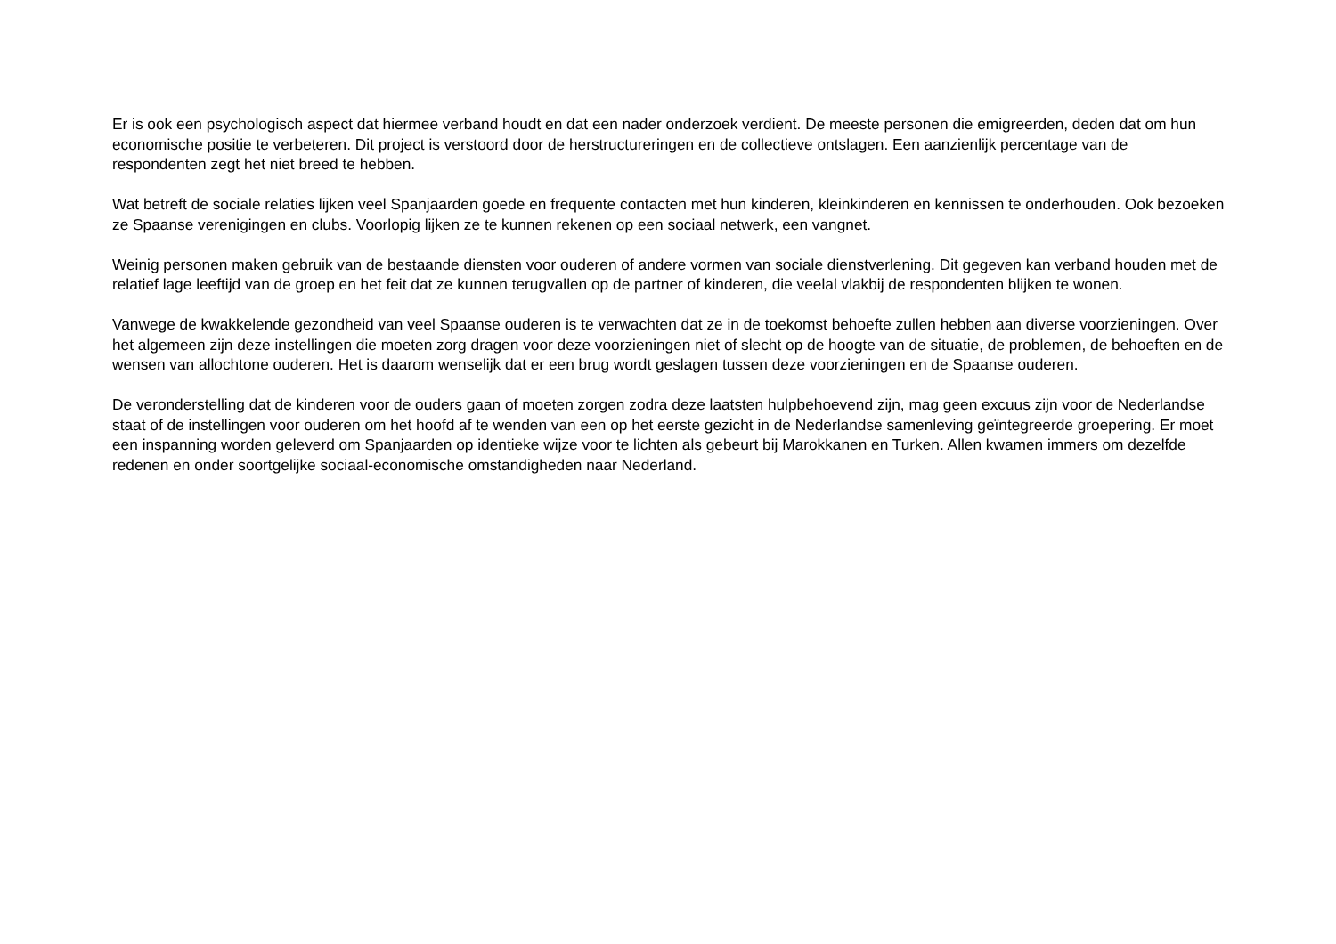Er is ook een psychologisch aspect dat hiermee verband houdt en dat een nader onderzoek verdient. De meeste personen die emigreerden, deden dat om hun economische positie te verbeteren. Dit project is verstoord door de herstructureringen en de collectieve ontslagen. Een aanzienlijk percentage van de respondenten zegt het niet breed te hebben.
Wat betreft de sociale relaties lijken veel Spanjaarden goede en frequente contacten met hun kinderen, kleinkinderen en kennissen te onderhouden. Ook bezoeken ze Spaanse verenigingen en clubs. Voorlopig lijken ze te kunnen rekenen op een sociaal netwerk, een vangnet.
Weinig personen maken gebruik van de bestaande diensten voor ouderen of andere vormen van sociale dienstverlening. Dit gegeven kan verband houden met de relatief lage leeftijd van de groep en het feit dat ze kunnen terugvallen op de partner of kinderen, die veelal vlakbij de respondenten blijken te wonen.
Vanwege de kwakkelende gezondheid van veel Spaanse ouderen is te verwachten dat ze in de toekomst behoefte zullen hebben aan diverse voorzieningen. Over het algemeen zijn deze instellingen die moeten zorg dragen voor deze voorzieningen niet of slecht op de hoogte van de situatie, de problemen, de behoeften en de wensen van allochtone ouderen. Het is daarom wenselijk dat er een brug wordt geslagen tussen deze voorzieningen en de Spaanse ouderen.
De veronderstelling dat de kinderen voor de ouders gaan of moeten zorgen zodra deze laatsten hulpbehoevend zijn, mag geen excuus zijn voor de Nederlandse staat of de instellingen voor ouderen om het hoofd af te wenden van een op het eerste gezicht in de Nederlandse samenleving geïntegreerde groepering. Er moet een inspanning worden geleverd om Spanjaarden op identieke wijze voor te lichten als gebeurt bij Marokkanen en Turken. Allen kwamen immers om dezelfde redenen en onder soortgelijke sociaal-economische omstandigheden naar Nederland.